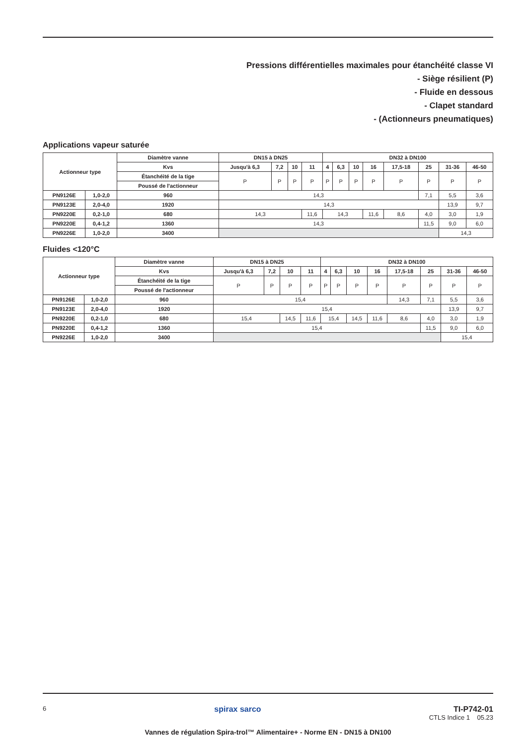Pressions différentielles maximales pour étanchéité classe VI
- Siège résilient (P)
- Fluide en dessous
- Clapet standard
- (Actionneurs pneumatiques)
Applications vapeur saturée
| Actionneur type | | Diamètre vanne | DN15 à DN25 | | | | DN32 à DN100 | | | | | | | |
| --- | --- | --- | --- | --- | --- | --- | --- | --- | --- | --- | --- | --- | --- | --- |
| | | Kvs | Jusqu'à 6,3 | 7,2 | 10 | 11 | 4 | 6,3 | 10 | 16 | 17,5-18 | 25 | 31-36 | 46-50 |
| | | Étanchéité de la tige | P | P | P | P | P | P | P | P | P | P | P | P |
| | | Poussé de l'actionneur | | | | | | | | | | | | |
| PN9126E | 1,0-2,0 | 960 | 14,3 | | | | | | | | | 7,1 | 5,5 | 3,6 |
| PN9123E | 2,0-4,0 | 1920 | 14,3 | | | | | | | | | | 13,9 | 9,7 |
| PN9220E | 0,2-1,0 | 680 | 14,3 | | | 11,6 | 14,3 | | | 11,6 | 8,6 | 4,0 | 3,0 | 1,9 |
| PN9220E | 0,4-1,2 | 1360 | 14,3 | | | | | | | | | 11,5 | 9,0 | 6,0 |
| PN9226E | 1,0-2,0 | 3400 | | | | | | | | | | | 14,3 | |
Fluides <120°C
| Actionneur type | | Diamètre vanne | DN15 à DN25 | | | | DN32 à DN100 | | | | | | | |
| --- | --- | --- | --- | --- | --- | --- | --- | --- | --- | --- | --- | --- | --- | --- |
| | | Kvs | Jusqu'à 6,3 | 7,2 | 10 | 11 | 4 | 6,3 | 10 | 16 | 17,5-18 | 25 | 31-36 | 46-50 |
| | | Étanchéité de la tige | P | P | P | P | P | P | P | P | P | P | P | P |
| | | Poussé de l'actionneur | | | | | | | | | | | | |
| PN9126E | 1,0-2,0 | 960 | 15,4 | | | | | | | | 14,3 | 7,1 | 5,5 | 3,6 |
| PN9123E | 2,0-4,0 | 1920 | 15,4 | | | | | | | | | | 13,9 | 9,7 |
| PN9220E | 0,2-1,0 | 680 | 15,4 | | 14,5 | 11,6 | 15,4 | | 14,5 | 11,6 | 8,6 | 4,0 | 3,0 | 1,9 |
| PN9220E | 0,4-1,2 | 1360 | 15,4 | | | | | | | | | 11,5 | 9,0 | 6,0 |
| PN9226E | 1,0-2,0 | 3400 | | | | | | | | | | | 15,4 | |
6
spirax sarco TI-P742-01
CTLS Indice 1 05.23
Vannes de régulation Spira-trol™ Alimentaire+ - Norme EN - DN15 à DN100